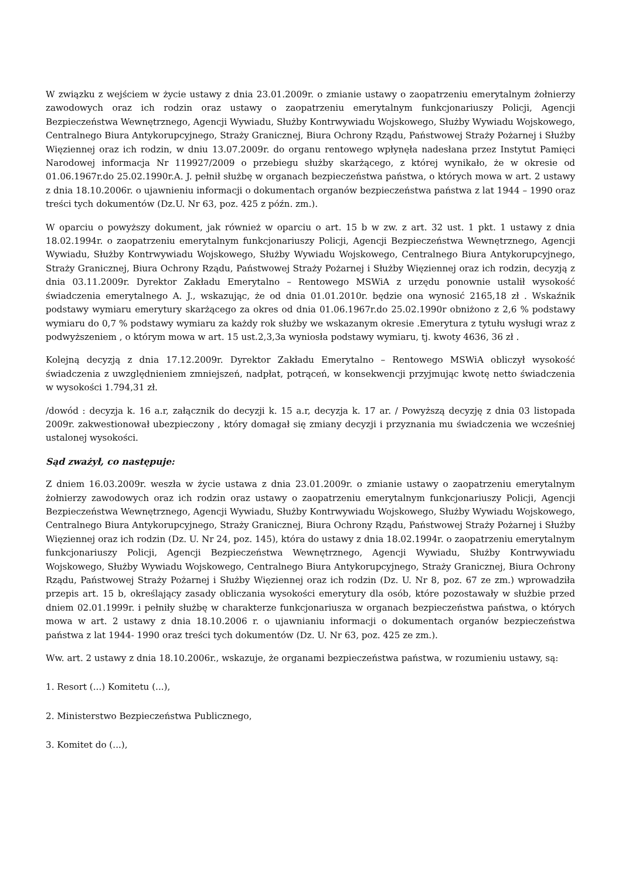W związku z wejściem w życie ustawy z dnia 23.01.2009r. o zmianie ustawy o zaopatrzeniu emerytalnym żołnierzy zawodowych oraz ich rodzin oraz ustawy o zaopatrzeniu emerytalnym funkcjonariuszy Policji, Agencji Bezpieczeństwa Wewnętrznego, Agencji Wywiadu, Służby Kontrwywiadu Wojskowego, Służby Wywiadu Wojskowego, Centralnego Biura Antykorupcyjnego, Straży Granicznej, Biura Ochrony Rządu, Państwowej Straży Pożarnej i Służby Więziennej oraz ich rodzin, w dniu 13.07.2009r. do organu rentowego wpłynęła nadesłana przez Instytut Pamięci Narodowej informacja Nr 119927/2009 o przebiegu służby skarżącego, z której wynikało, że w okresie od 01.06.1967r.do 25.02.1990r.A. J. pełnił służbę w organach bezpieczeństwa państwa, o których mowa w art. 2 ustawy z dnia 18.10.2006r. o ujawnieniu informacji o dokumentach organów bezpieczeństwa państwa z lat 1944 – 1990 oraz treści tych dokumentów (Dz.U. Nr 63, poz. 425 z późn. zm.).
W oparciu o powyższy dokument, jak również w oparciu o art. 15 b w zw. z art. 32 ust. 1 pkt. 1 ustawy z dnia 18.02.1994r. o zaopatrzeniu emerytalnym funkcjonariuszy Policji, Agencji Bezpieczeństwa Wewnętrznego, Agencji Wywiadu, Służby Kontrwywiadu Wojskowego, Służby Wywiadu Wojskowego, Centralnego Biura Antykorupcyjnego, Straży Granicznej, Biura Ochrony Rządu, Państwowej Straży Pożarnej i Służby Więziennej oraz ich rodzin, decyzją z dnia 03.11.2009r. Dyrektor Zakładu Emerytalno – Rentowego MSWiA z urzędu ponownie ustalił wysokość świadczenia emerytalnego A. J., wskazując, że od dnia 01.01.2010r. będzie ona wynosić 2165,18 zł . Wskaźnik podstawy wymiaru emerytury skarżącego za okres od dnia 01.06.1967r.do 25.02.1990r obniżono z 2,6 % podstawy wymiaru do 0,7 % podstawy wymiaru za każdy rok służby we wskazanym okresie .Emerytura z tytułu wysługi wraz z podwyższeniem , o którym mowa w art. 15 ust.2,3,3a wyniosła podstawy wymiaru, tj. kwoty 4636, 36 zł .
Kolejną decyzją z dnia 17.12.2009r. Dyrektor Zakładu Emerytalno – Rentowego MSWiA obliczył wysokość świadczenia z uwzględnieniem zmniejszeń, nadpłat, potrąceń, w konsekwencji przyjmując kwotę netto świadczenia w wysokości 1.794,31 zł.
/dowód : decyzja k. 16 a.r, załącznik do decyzji k. 15 a.r, decyzja k. 17 ar. / Powyższą decyzję z dnia 03 listopada 2009r. zakwestionował ubezpieczony , który domagał się zmiany decyzji i przyznania mu świadczenia we wcześniej ustalonej wysokości.
Sąd zważył, co następuje:
Z dniem 16.03.2009r. weszła w życie ustawa z dnia 23.01.2009r. o zmianie ustawy o zaopatrzeniu emerytalnym żołnierzy zawodowych oraz ich rodzin oraz ustawy o zaopatrzeniu emerytalnym funkcjonariuszy Policji, Agencji Bezpieczeństwa Wewnętrznego, Agencji Wywiadu, Służby Kontrwywiadu Wojskowego, Służby Wywiadu Wojskowego, Centralnego Biura Antykorupcyjnego, Straży Granicznej, Biura Ochrony Rządu, Państwowej Straży Pożarnej i Służby Więziennej oraz ich rodzin (Dz. U. Nr 24, poz. 145), która do ustawy z dnia 18.02.1994r. o zaopatrzeniu emerytalnym funkcjonariuszy Policji, Agencji Bezpieczeństwa Wewnętrznego, Agencji Wywiadu, Służby Kontrwywiadu Wojskowego, Służby Wywiadu Wojskowego, Centralnego Biura Antykorupcyjnego, Straży Granicznej, Biura Ochrony Rządu, Państwowej Straży Pożarnej i Służby Więziennej oraz ich rodzin (Dz. U. Nr 8, poz. 67 ze zm.) wprowadziła przepis art. 15 b, określający zasady obliczania wysokości emerytury dla osób, które pozostawały w służbie przed dniem 02.01.1999r. i pełniły służbę w charakterze funkcjonariusza w organach bezpieczeństwa państwa, o których mowa w art. 2 ustawy z dnia 18.10.2006 r. o ujawnianiu informacji o dokumentach organów bezpieczeństwa państwa z lat 1944- 1990 oraz treści tych dokumentów (Dz. U. Nr 63, poz. 425 ze zm.).
Ww. art. 2 ustawy z dnia 18.10.2006r., wskazuje, że organami bezpieczeństwa państwa, w rozumieniu ustawy, są:
1. Resort (...) Komitetu (...),
2. Ministerstwo Bezpieczeństwa Publicznego,
3. Komitet do (...),